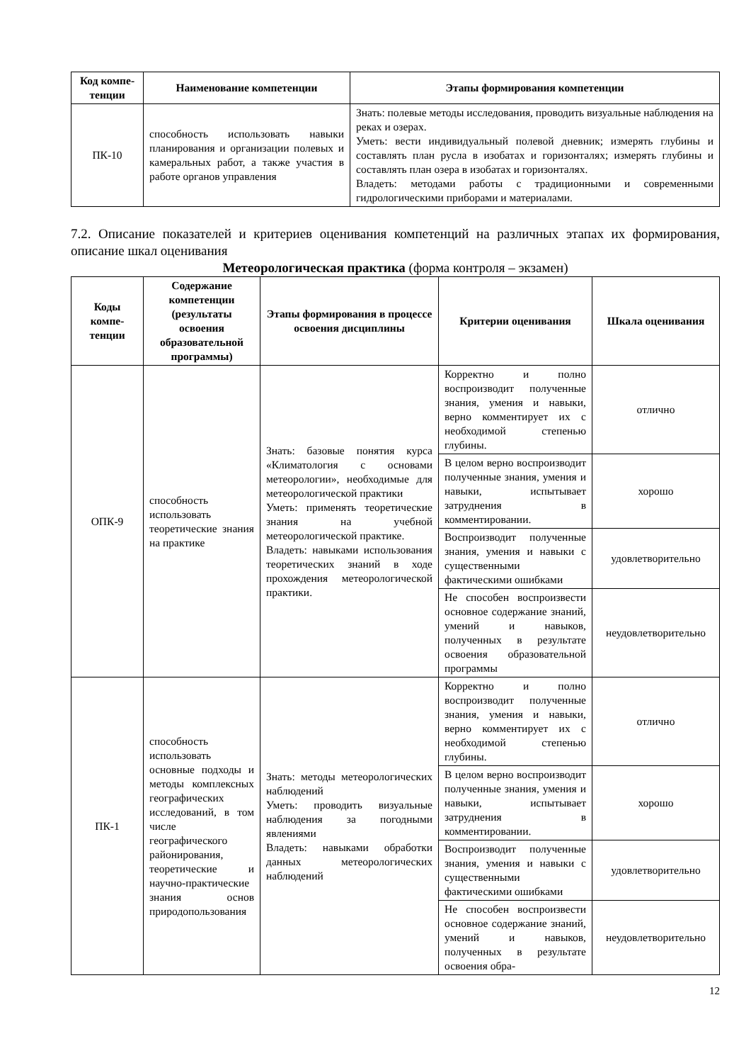| Код компе-тенции | Наименование компетенции | Этапы формирования компетенции |
| --- | --- | --- |
| ПК-10 | способность использовать навыки планирования и организации полевых и камеральных работ, а также участия в работе органов управления | Знать: полевые методы исследования, проводить визуальные наблюдения на реках и озерах. Уметь: вести индивидуальный полевой дневник; измерять глубины и составлять план русла в изобатах и горизонталях; измерять глубины и составлять план озера в изобатах и горизонталях. Владеть: методами работы с традиционными и современными гидрологическими приборами и материалами. |
7.2. Описание показателей и критериев оценивания компетенций на различных этапах их формирования, описание шкал оценивания
Метеорологическая практика (форма контроля – экзамен)
| Коды компе-тенции | Содержание компетенции (результаты освоения образовательной программы) | Этапы формирования в процессе освоения дисциплины | Критерии оценивания | Шкала оценивания |
| --- | --- | --- | --- | --- |
| ОПК-9 | способность использовать теоретические знания на практике | Знать: базовые понятия курса «Климатология с основами метеорологии», необходимые для метеорологической практики Уметь: применять теоретические знания на учебной метеорологической практике. Владеть: навыками использования теоретических знаний в ходе прохождения метеорологической практики. | Корректно и полно воспроизводит полученные знания, умения и навыки, верно комментирует их с необходимой степенью глубины. | отлично |
| | | | В целом верно воспроизводит полученные знания, умения и навыки, испытывает затруднения в комментировании. | хорошо |
| | | | Воспроизводит полученные знания, умения и навыки с существенными фактическими ошибками | удовлетворительно |
| | | | Не способен воспроизвести основное содержание знаний, умений и навыков, полученных в результате освоения образовательной программы | неудовлетворительно |
| ПК-1 | способность использовать основные подходы и методы комплексных географических исследований, в том числе географического районирования, теоретические и научно-практические знания основ природопользования | Знать: методы метеорологических наблюдений Уметь: проводить визуальные наблюдения за погодными явлениями Владеть: навыками обработки данных метеорологических наблюдений | Корректно и полно воспроизводит полученные знания, умения и навыки, верно комментирует их с необходимой степенью глубины. | отлично |
| | | | В целом верно воспроизводит полученные знания, умения и навыки, испытывает затруднения в комментировании. | хорошо |
| | | | Воспроизводит полученные знания, умения и навыки с существенными фактическими ошибками | удовлетворительно |
| | | | Не способен воспроизвести основное содержание знаний, умений и навыков, полученных в результате освоения обра- | неудовлетворительно |
12